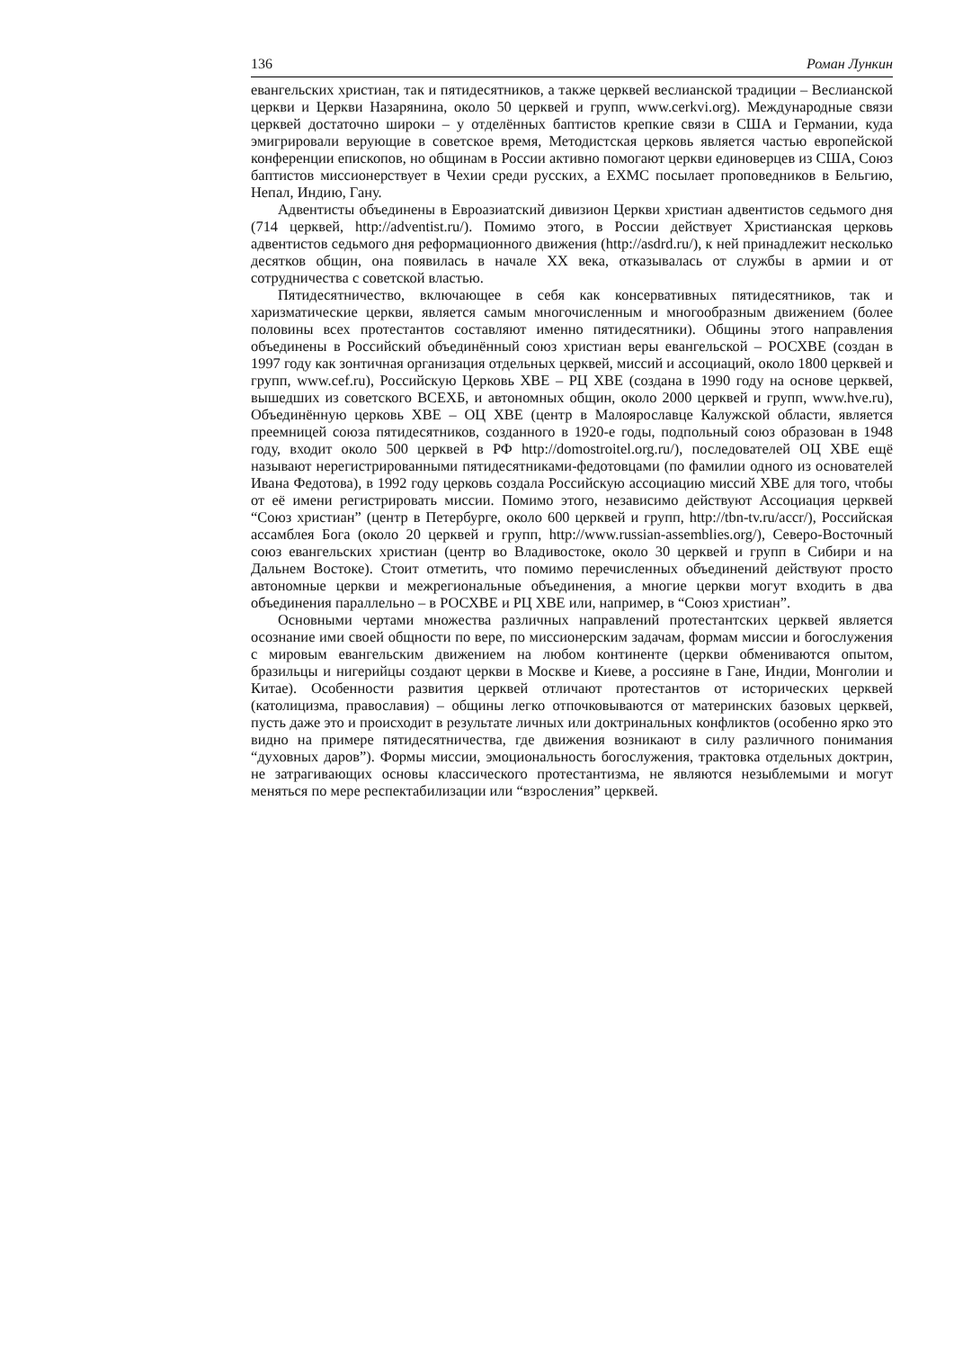136 Роман Лункин
евангельских христиан, так и пятидесятников, а также церквей веслианской традиции – Веслианской церкви и Церкви Назарянина, около 50 церквей и групп, www.cerkvi.org). Международные связи церквей достаточно широки – у отделённых баптистов крепкие связи в США и Германии, куда эмигрировали верующие в советское время, Методистская церковь является частью европейской конференции епископов, но общинам в России активно помогают церкви единоверцев из США, Союз баптистов миссионерствует в Чехии среди русских, а ЕХМС посылает проповедников в Бельгию, Непал, Индию, Гану.
Адвентисты объединены в Евроазиатский дивизион Церкви христиан адвентистов седьмого дня (714 церквей, http://adventist.ru/). Помимо этого, в России действует Христианская церковь адвентистов седьмого дня реформационного движения (http://asdrd.ru/), к ней принадлежит несколько десятков общин, она появилась в начале XX века, отказывалась от службы в армии и от сотрудничества с советской властью.
Пятидесятничество, включающее в себя как консервативных пятидесятников, так и харизматические церкви, является самым многочисленным и многообразным движением (более половины всех протестантов составляют именно пятидесятники). Общины этого направления объединены в Российский объединённый союз христиан веры евангельской – РОСХВЕ (создан в 1997 году как зонтичная организация отдельных церквей, миссий и ассоциаций, около 1800 церквей и групп, www.cef.ru), Российскую Церковь ХВЕ – РЦ ХВЕ (создана в 1990 году на основе церквей, вышедших из советского ВСЕХБ, и автономных общин, около 2000 церквей и групп, www.hve.ru), Объединённую церковь ХВЕ – ОЦ ХВЕ (центр в Малоярославце Калужской области, является преемницей союза пятидесятников, созданного в 1920-е годы, подпольный союз образован в 1948 году, входит около 500 церквей в РФ http://domostroitel.org.ru/), последователей ОЦ ХВЕ ещё называют нерегистрированными пятидесятниками-федотовцами (по фамилии одного из основателей Ивана Федотова), в 1992 году церковь создала Российскую ассоциацию миссий ХВЕ для того, чтобы от её имени регистрировать миссии. Помимо этого, независимо действуют Ассоциация церквей “Союз христиан” (центр в Петербурге, около 600 церквей и групп, http://tbn-tv.ru/accr/), Российская ассамблея Бога (около 20 церквей и групп, http://www.russian-assemblies.org/), Северо-Восточный союз евангельских христиан (центр во Владивостоке, около 30 церквей и групп в Сибири и на Дальнем Востоке). Стоит отметить, что помимо перечисленных объединений действуют просто автономные церкви и межрегиональные объединения, а многие церкви могут входить в два объединения параллельно – в РОСХВЕ и РЦ ХВЕ или, например, в “Союз христиан”.
Основными чертами множества различных направлений протестантских церквей является осознание ими своей общности по вере, по миссионерским задачам, формам миссии и богослужения с мировым евангельским движением на любом континенте (церкви обмениваются опытом, бразильцы и нигерийцы создают церкви в Москве и Киеве, а россияне в Гане, Индии, Монголии и Китае). Особенности развития церквей отличают протестантов от исторических церквей (католицизма, православия) – общины легко отпочковываются от материнских базовых церквей, пусть даже это и происходит в результате личных или доктринальных конфликтов (особенно ярко это видно на примере пятидесятничества, где движения возникают в силу различного понимания “духовных даров”). Формы миссии, эмоциональность богослужения, трактовка отдельных доктрин, не затрагивающих основы классического протестантизма, не являются незыблемыми и могут меняться по мере респектабилизации или “взросления” церквей.